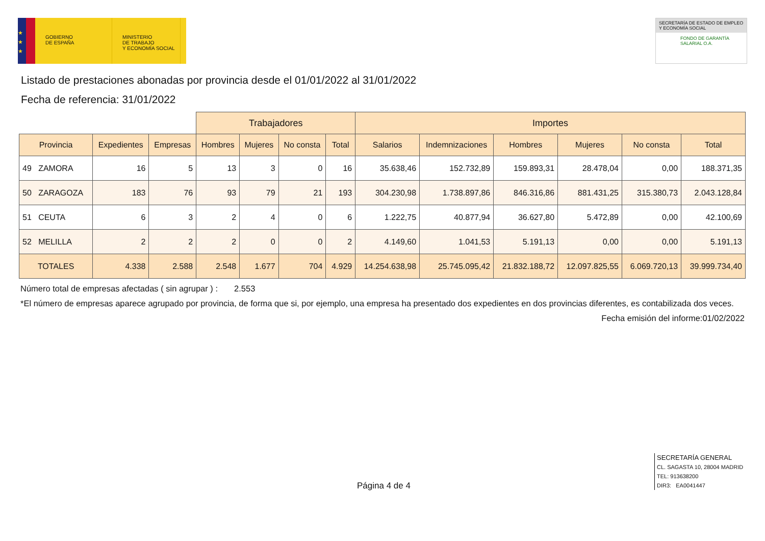★
★
★
GOBIERNO
DE ESPAÑA
MINISTERIO
DE TRABAJO
Y ECONOMÍA SOCIAL
SECRETARÍA DE ESTADO DE EMPLEO
Y ECONOMÍA SOCIAL
FONDO DE GARANTÍA
SALARIAL O.A.
Listado de prestaciones abonadas por provincia desde el 01/01/2022 al 31/01/2022
Fecha de referencia: 31/01/2022
| | | | Trabajadores | | | | Importes | | | | | |
| --- | --- | --- | --- | --- | --- | --- | --- | --- | --- | --- | --- | --- |
| Provincia | Expedientes | Empresas | Hombres | Mujeres | No consta | Total | Salarios | Indemnizaciones | Hombres | Mujeres | No consta | Total |
| 49 ZAMORA | 16 | 5 | 13 | 3 | 0 | 16 | 35.638,46 | 152.732,89 | 159.893,31 | 28.478,04 | 0,00 | 188.371,35 |
| 50 ZARAGOZA | 183 | 76 | 93 | 79 | 21 | 193 | 304.230,98 | 1.738.897,86 | 846.316,86 | 881.431,25 | 315.380,73 | 2.043.128,84 |
| 51 CEUTA | 6 | 3 | 2 | 4 | 0 | 6 | 1.222,75 | 40.877,94 | 36.627,80 | 5.472,89 | 0,00 | 42.100,69 |
| 52 MELILLA | 2 | 2 | 2 | 0 | 0 | 2 | 4.149,60 | 1.041,53 | 5.191,13 | 0,00 | 0,00 | 5.191,13 |
| TOTALES | 4.338 | 2.588 | 2.548 | 1.677 | 704 | 4.929 | 14.254.638,98 | 25.745.095,42 | 21.832.188,72 | 12.097.825,55 | 6.069.720,13 | 39.999.734,40 |
Número total de empresas afectadas ( sin agrupar ) : 2.553
*El número de empresas aparece agrupado por provincia, de forma que si, por ejemplo, una empresa ha presentado dos expedientes en dos provincias diferentes, es contabilizada dos veces.
Fecha emisión del informe:01/02/2022
Página 4 de 4
SECRETARÍA GENERAL
CL. SAGASTA 10, 28004 MADRID
TEL: 913638200
DIR3: EA0041447